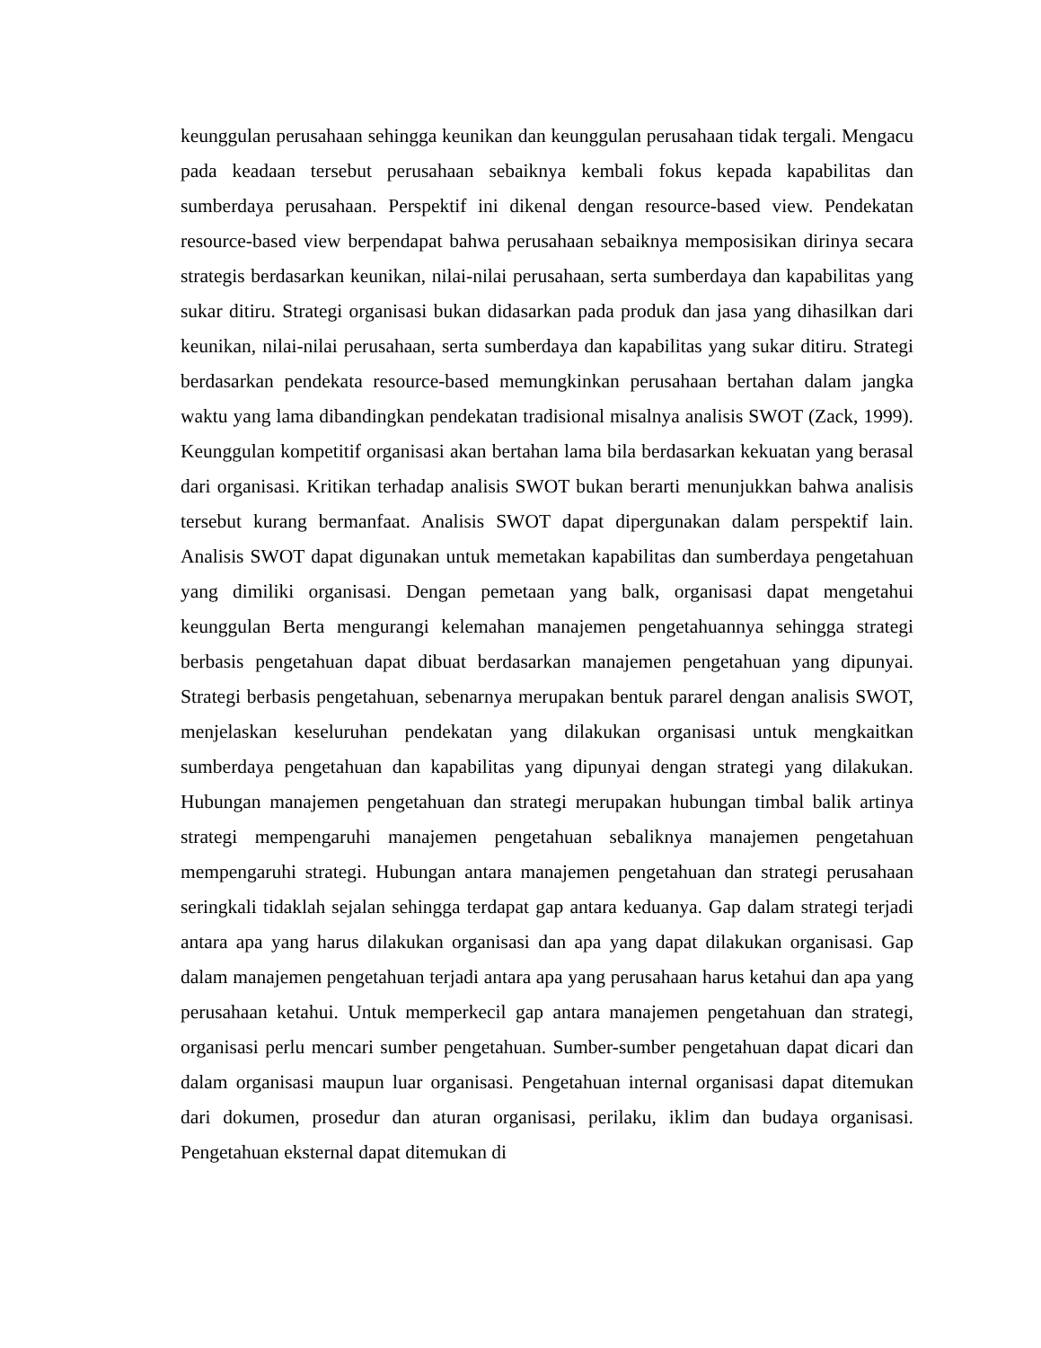keunggulan perusahaan sehingga keunikan dan keunggulan perusahaan tidak tergali. Mengacu pada keadaan tersebut perusahaan sebaiknya kembali fokus kepada kapabilitas dan sumberdaya perusahaan. Perspektif ini dikenal dengan resource-based view. Pendekatan resource-based view berpendapat bahwa perusahaan sebaiknya memposisikan dirinya secara strategis berdasarkan keunikan, nilai-nilai perusahaan, serta sumberdaya dan kapabilitas yang sukar ditiru. Strategi organisasi bukan didasarkan pada produk dan jasa yang dihasilkan dari keunikan, nilai-nilai perusahaan, serta sumberdaya dan kapabilitas yang sukar ditiru. Strategi berdasarkan pendekata resource-based memungkinkan perusahaan bertahan dalam jangka waktu yang lama dibandingkan pendekatan tradisional misalnya analisis SWOT (Zack, 1999). Keunggulan kompetitif organisasi akan bertahan lama bila berdasarkan kekuatan yang berasal dari organisasi. Kritikan terhadap analisis SWOT bukan berarti menunjukkan bahwa analisis tersebut kurang bermanfaat. Analisis SWOT dapat dipergunakan dalam perspektif lain. Analisis SWOT dapat digunakan untuk memetakan kapabilitas dan sumberdaya pengetahuan yang dimiliki organisasi. Dengan pemetaan yang balk, organisasi dapat mengetahui keunggulan Berta mengurangi kelemahan manajemen pengetahuannya sehingga strategi berbasis pengetahuan dapat dibuat berdasarkan manajemen pengetahuan yang dipunyai. Strategi berbasis pengetahuan, sebenarnya merupakan bentuk pararel dengan analisis SWOT, menjelaskan keseluruhan pendekatan yang dilakukan organisasi untuk mengkaitkan sumberdaya pengetahuan dan kapabilitas yang dipunyai dengan strategi yang dilakukan. Hubungan manajemen pengetahuan dan strategi merupakan hubungan timbal balik artinya strategi mempengaruhi manajemen pengetahuan sebaliknya manajemen pengetahuan mempengaruhi strategi. Hubungan antara manajemen pengetahuan dan strategi perusahaan seringkali tidaklah sejalan sehingga terdapat gap antara keduanya. Gap dalam strategi terjadi antara apa yang harus dilakukan organisasi dan apa yang dapat dilakukan organisasi. Gap dalam manajemen pengetahuan terjadi antara apa yang perusahaan harus ketahui dan apa yang perusahaan ketahui. Untuk memperkecil gap antara manajemen pengetahuan dan strategi, organisasi perlu mencari sumber pengetahuan. Sumber-sumber pengetahuan dapat dicari dan dalam organisasi maupun luar organisasi. Pengetahuan internal organisasi dapat ditemukan dari dokumen, prosedur dan aturan organisasi, perilaku, iklim dan budaya organisasi. Pengetahuan eksternal dapat ditemukan di